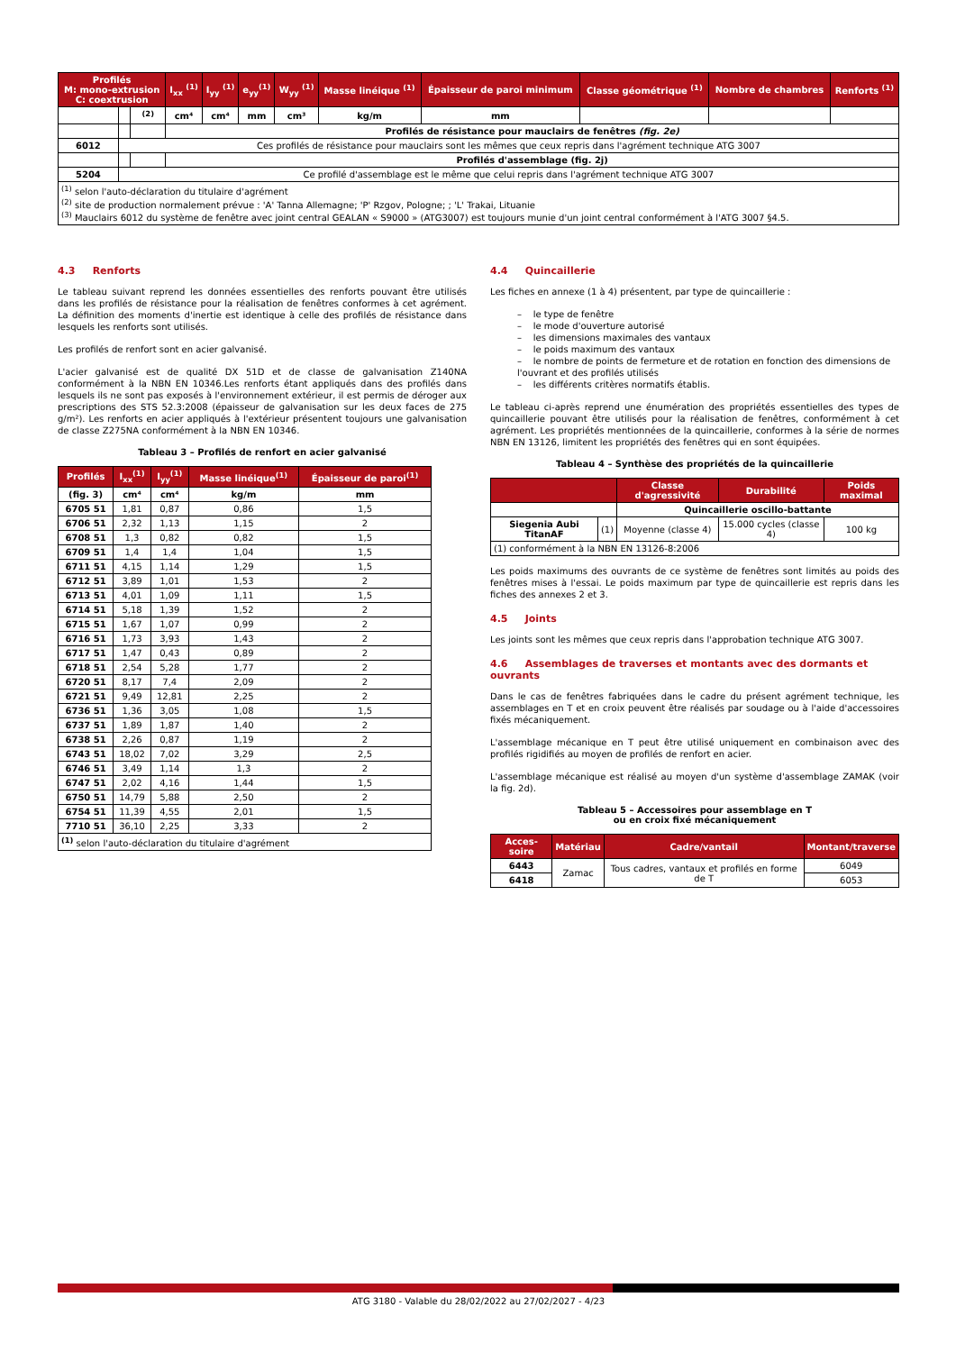| Profilés M: mono-extrusion C: coextrusion | | | I<sub>xx</sub> <sup>(1)</sup> | I<sub>yy</sub> <sup>(1)</sup> | e<sub>yy</sub><sup>(1)</sup> | W<sub>yy</sub> <sup>(1)</sup> | Masse linéique <sup>(1)</sup> | Épaisseur de paroi minimum | Classe géométrique <sup>(1)</sup> | Nombre de chambres | Renforts <sup>(1)</sup> |
| --- | --- | --- | --- | --- | --- | --- | --- | --- | --- | --- | --- |
| | | <sup>(2)</sup> | cm⁴ | cm⁴ | mm | cm³ | kg/m | mm | | | |
| | | | Profilés de résistance pour mauclairs de fenêtres (fig. 2e) | | | | | | | | |
| 6012 | Ces profilés de résistance pour mauclairs sont les mêmes que ceux repris dans l'agrément technique ATG 3007 | | | | | | | | | | |
| | | | Profilés d'assemblage (fig. 2j) | | | | | | | | |
| 5204 | Ce profilé d'assemblage est le même que celui repris dans l'agrément technique ATG 3007 | | | | | | | | | | |
| <sup>(1)</sup> selon l'auto-déclaration du titulaire d'agrément <sup>(2)</sup> site de production normalement prévue : 'A' Tanna Allemagne; 'P' Rzgov, Pologne; ; 'L' Trakai, Lituanie <sup>(3)</sup> Mauclairs 6012 du système de fenêtre avec joint central GEALAN « S9000 » (ATG3007) est toujours munie d'un joint central conformément à l'ATG 3007 §4.5. | | | | | | | | | | | |
4.3 Renforts
Le tableau suivant reprend les données essentielles des renforts pouvant être utilisés dans les profilés de résistance pour la réalisation de fenêtres conformes à cet agrément. La définition des moments d'inertie est identique à celle des profilés de résistance dans lesquels les renforts sont utilisés.
Les profilés de renfort sont en acier galvanisé.
L'acier galvanisé est de qualité DX 51D et de classe de galvanisation Z140NA conformément à la NBN EN 10346.Les renforts étant appliqués dans des profilés dans lesquels ils ne sont pas exposés à l'environnement extérieur, il est permis de déroger aux prescriptions des STS 52.3:2008 (épaisseur de galvanisation sur les deux faces de 275 g/m²). Les renforts en acier appliqués à l'extérieur présentent toujours une galvanisation de classe Z275NA conformément à la NBN EN 10346.
Tableau 3 – Profilés de renfort en acier galvanisé
| Profilés | I<sub>xx</sub><sup>(1)</sup> | I<sub>yy</sub><sup>(1)</sup> | Masse linéique<sup>(1)</sup> | Épaisseur de paroi<sup>(1)</sup> |
| --- | --- | --- | --- | --- |
| (fig. 3) | cm⁴ | cm⁴ | kg/m | mm |
| 6705 51 | 1,81 | 0,87 | 0,86 | 1,5 |
| 6706 51 | 2,32 | 1,13 | 1,15 | 2 |
| 6708 51 | 1,3 | 0,82 | 0,82 | 1,5 |
| 6709 51 | 1,4 | 1,4 | 1,04 | 1,5 |
| 6711 51 | 4,15 | 1,14 | 1,29 | 1,5 |
| 6712 51 | 3,89 | 1,01 | 1,53 | 2 |
| 6713 51 | 4,01 | 1,09 | 1,11 | 1,5 |
| 6714 51 | 5,18 | 1,39 | 1,52 | 2 |
| 6715 51 | 1,67 | 1,07 | 0,99 | 2 |
| 6716 51 | 1,73 | 3,93 | 1,43 | 2 |
| 6717 51 | 1,47 | 0,43 | 0,89 | 2 |
| 6718 51 | 2,54 | 5,28 | 1,77 | 2 |
| 6720 51 | 8,17 | 7,4 | 2,09 | 2 |
| 6721 51 | 9,49 | 12,81 | 2,25 | 2 |
| 6736 51 | 1,36 | 3,05 | 1,08 | 1,5 |
| 6737 51 | 1,89 | 1,87 | 1,40 | 2 |
| 6738 51 | 2,26 | 0,87 | 1,19 | 2 |
| 6743 51 | 18,02 | 7,02 | 3,29 | 2,5 |
| 6746 51 | 3,49 | 1,14 | 1,3 | 2 |
| 6747 51 | 2,02 | 4,16 | 1,44 | 1,5 |
| 6750 51 | 14,79 | 5,88 | 2,50 | 2 |
| 6754 51 | 11,39 | 4,55 | 2,01 | 1,5 |
| 7710 51 | 36,10 | 2,25 | 3,33 | 2 |
| <sup>(1)</sup> selon l'auto-déclaration du titulaire d'agrément | | | | |
4.4 Quincaillerie
Les fiches en annexe (1 à 4) présentent, par type de quincaillerie :
– le type de fenêtre
– le mode d'ouverture autorisé
– les dimensions maximales des vantaux
– le poids maximum des vantaux
– le nombre de points de fermeture et de rotation en fonction des dimensions de l'ouvrant et des profilés utilisés
– les différents critères normatifs établis.
Le tableau ci-après reprend une énumération des propriétés essentielles des types de quincaillerie pouvant être utilisés pour la réalisation de fenêtres, conformément à cet agrément. Les propriétés mentionnées de la quincaillerie, conformes à la série de normes NBN EN 13126, limitent les propriétés des fenêtres qui en sont équipées.
Tableau 4 – Synthèse des propriétés de la quincaillerie
| | | Classe d'agressivité | Durabilité | Poids maximal |
| --- | --- | --- | --- | --- |
| | | Quincaillerie oscillo-battante | | |
| Siegenia Aubi TitanAF | (1) | Moyenne (classe 4) | 15.000 cycles (classe 4) | 100 kg |
| (1) conformément à la NBN EN 13126-8:2006 | | | | |
Les poids maximums des ouvrants de ce système de fenêtres sont limités au poids des fenêtres mises à l'essai. Le poids maximum par type de quincaillerie est repris dans les fiches des annexes 2 et 3.
4.5 Joints
Les joints sont les mêmes que ceux repris dans l'approbation technique ATG 3007.
4.6 Assemblages de traverses et montants avec des dormants et ouvrants
Dans le cas de fenêtres fabriquées dans le cadre du présent agrément technique, les assemblages en T et en croix peuvent être réalisés par soudage ou à l'aide d'accessoires fixés mécaniquement.
L'assemblage mécanique en T peut être utilisé uniquement en combinaison avec des profilés rigidifiés au moyen de profilés de renfort en acier.
L'assemblage mécanique est réalisé au moyen d'un système d'assemblage ZAMAK (voir la fig. 2d).
Tableau 5 – Accessoires pour assemblage en T
ou en croix fixé mécaniquement
| Acces-soire | Matériau | Cadre/vantail | Montant/traverse |
| --- | --- | --- | --- |
| 6443 | Zamac | Tous cadres, vantaux et profilés en forme de T | 6049 |
| 6418 | | | 6053 |
ATG 3180 - Valable du 28/02/2022 au 27/02/2027 - 4/23